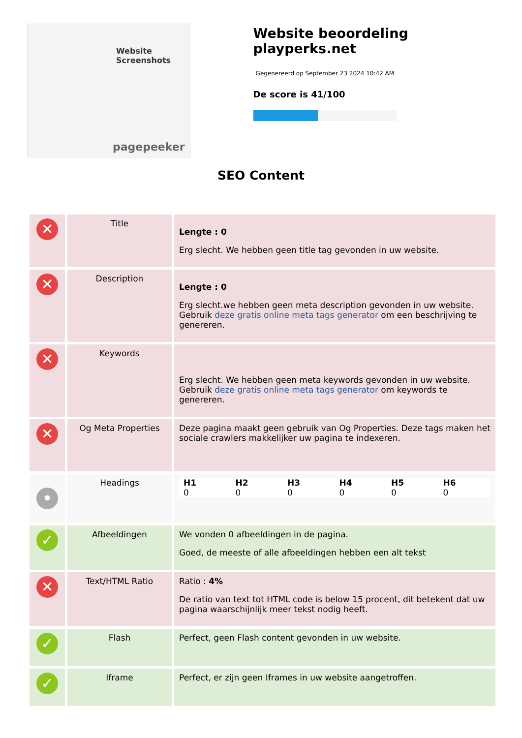Website Screenshots
pagepeeker
Website beoordeling playperks.net
Gegenereerd op September 23 2024 10:42 AM
De score is 41/100
SEO Content
| ✕ | Title | Lengte : 0 Erg slecht. We hebben geen title tag gevonden in uw website. |
| ✕ | Description | Lengte : 0 Erg slecht.we hebben geen meta description gevonden in uw website. Gebruik deze gratis online meta tags generator om een beschrijving te genereren. |
| ✕ | Keywords | Erg slecht. We hebben geen meta keywords gevonden in uw website. Gebruik deze gratis online meta tags generator om keywords te genereren. |
| ✕ | Og Meta Properties | Deze pagina maakt geen gebruik van Og Properties. Deze tags maken het sociale crawlers makkelijker uw pagina te indexeren. |
| • | Headings | / H1 / H2 / H3 / H4 / H5 / H6 / / 0 / 0 / 0 / 0 / 0 / 0 / |
| ✓ | Afbeeldingen | We vonden 0 afbeeldingen in de pagina. Goed, de meeste of alle afbeeldingen hebben een alt tekst |
| ✕ | Text/HTML Ratio | Ratio : 4% De ratio van text tot HTML code is below 15 procent, dit betekent dat uw pagina waarschijnlijk meer tekst nodig heeft. |
| ✓ | Flash | Perfect, geen Flash content gevonden in uw website. |
| ✓ | Iframe | Perfect, er zijn geen Iframes in uw website aangetroffen. |